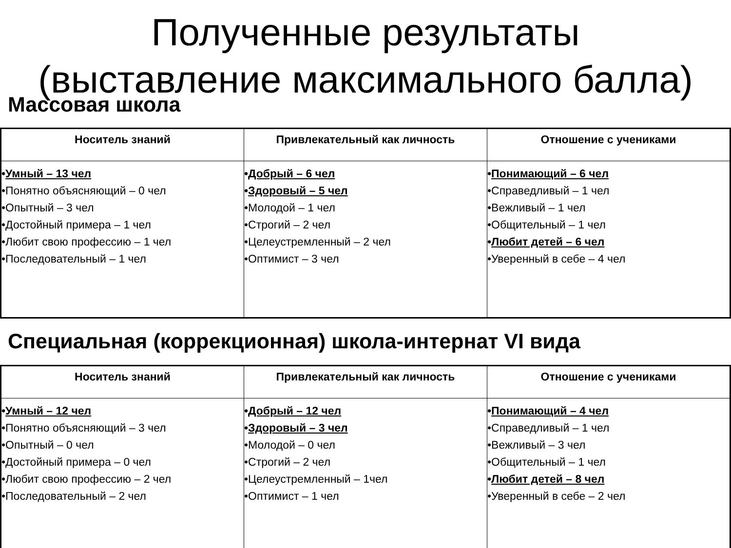Полученные результаты
(выставление максимального балла)
Массовая школа
| Носитель знаний | Привлекательный как личность | Отношение с учениками |
| --- | --- | --- |
| • Умный – 13 чел •Понятно объясняющий – 0 чел •Опытный – 3 чел •Достойный примера – 1 чел •Любит свою профессию – 1 чел •Последовательный – 1 чел | • Добрый – 6 чел • Здоровый – 5 чел •Молодой – 1 чел •Строгий – 2 чел •Целеустремленный – 2 чел •Оптимист – 3 чел | • Понимающий – 6 чел •Справедливый – 1 чел •Вежливый – 1 чел •Общительный – 1 чел • Любит детей – 6 чел •Уверенный в себе – 4 чел |
Специальная (коррекционная) школа-интернат VI вида
| Носитель знаний | Привлекательный как личность | Отношение с учениками |
| --- | --- | --- |
| • Умный – 12 чел •Понятно объясняющий – 3 чел •Опытный – 0 чел •Достойный примера – 0 чел •Любит свою профессию – 2 чел •Последовательный – 2 чел | • Добрый – 12 чел • Здоровый – 3 чел •Молодой – 0 чел •Строгий – 2 чел •Целеустремленный – 1чел •Оптимист – 1 чел | • Понимающий – 4 чел •Справедливый – 1 чел •Вежливый – 3 чел •Общительный – 1 чел • Любит детей – 8 чел •Уверенный в себе – 2 чел |